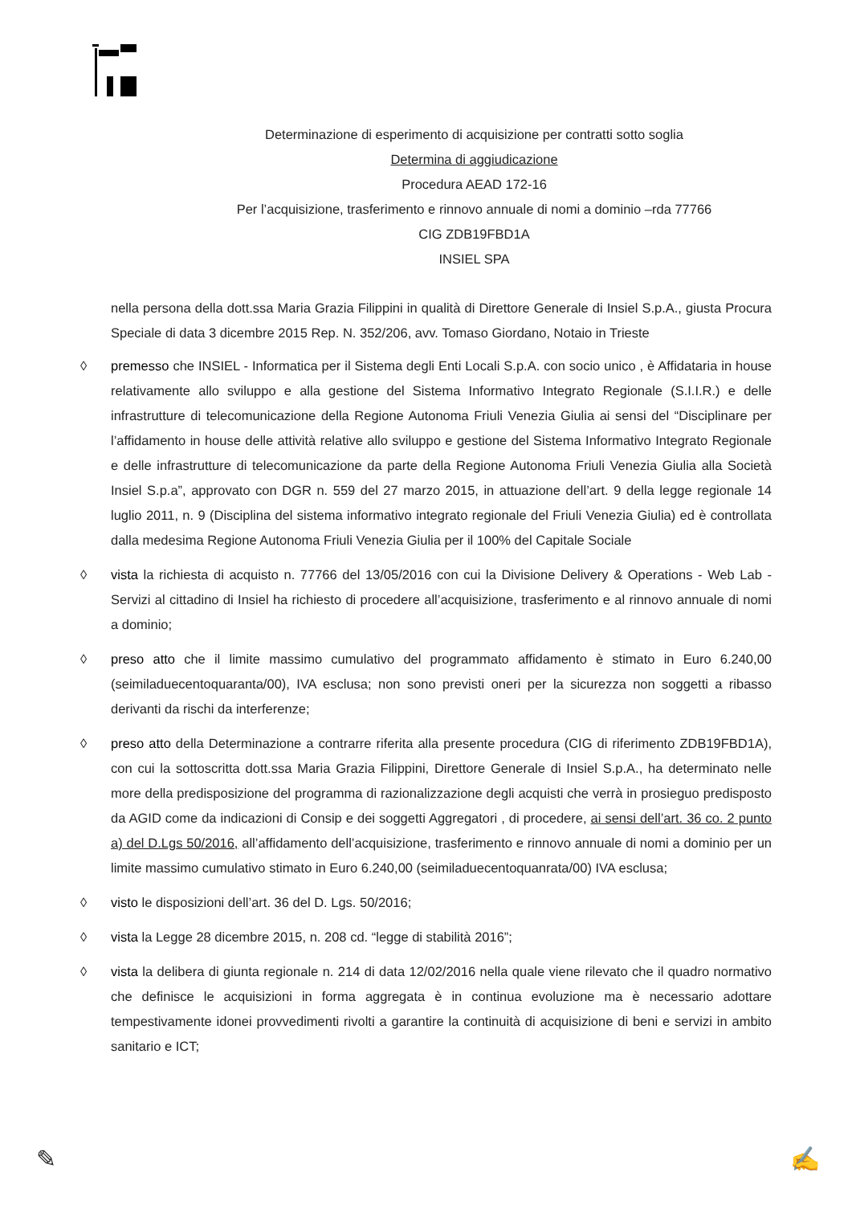Determinazione di esperimento di acquisizione per contratti sotto soglia
Determina di aggiudicazione
Procedura AEAD 172-16
Per l’acquisizione, trasferimento e rinnovo annuale di nomi a dominio –rda 77766
CIG ZDB19FBD1A
INSIEL SPA
nella persona della dott.ssa Maria Grazia Filippini in qualità di Direttore Generale di Insiel S.p.A., giusta Procura Speciale di data 3 dicembre 2015 Rep. N. 352/206, avv. Tomaso Giordano, Notaio in Trieste
◊ premesso che INSIEL - Informatica per il Sistema degli Enti Locali S.p.A. con socio unico , è Affidataria in house relativamente allo sviluppo e alla gestione del Sistema Informativo Integrato Regionale (S.I.I.R.) e delle infrastrutture di telecomunicazione della Regione Autonoma Friuli Venezia Giulia ai sensi del “Disciplinare per l’affidamento in house delle attività relative allo sviluppo e gestione del Sistema Informativo Integrato Regionale e delle infrastrutture di telecomunicazione da parte della Regione Autonoma Friuli Venezia Giulia alla Società Insiel S.p.a”, approvato con DGR n. 559 del 27 marzo 2015, in attuazione dell’art. 9 della legge regionale 14 luglio 2011, n. 9 (Disciplina del sistema informativo integrato regionale del Friuli Venezia Giulia) ed è controllata dalla medesima Regione Autonoma Friuli Venezia Giulia per il 100% del Capitale Sociale
◊ vista la richiesta di acquisto n. 77766 del 13/05/2016 con cui la Divisione Delivery & Operations - Web Lab - Servizi al cittadino di Insiel ha richiesto di procedere all’acquisizione, trasferimento e al rinnovo annuale di nomi a dominio;
◊ preso atto che il limite massimo cumulativo del programmato affidamento è stimato in Euro 6.240,00 (seimiladuecentoquaranta/00), IVA esclusa; non sono previsti oneri per la sicurezza non soggetti a ribasso derivanti da rischi da interferenze;
◊ preso atto della Determinazione a contrarre riferita alla presente procedura (CIG di riferimento ZDB19FBD1A), con cui la sottoscritta dott.ssa Maria Grazia Filippini, Direttore Generale di Insiel S.p.A., ha determinato nelle more della predisposizione del programma di razionalizzazione degli acquisti che verrà in prosieguo predisposto da AGID come da indicazioni di Consip e dei soggetti Aggregatori , di procedere, ai sensi dell’art. 36 co. 2 punto a) del D.Lgs 50/2016, all’affidamento dell’acquisizione, trasferimento e rinnovo annuale di nomi a dominio per un limite massimo cumulativo stimato in Euro 6.240,00 (seimiladuecentoquanrata/00) IVA esclusa;
◊ visto le disposizioni dell’art. 36 del D. Lgs. 50/2016;
◊ vista la Legge 28 dicembre 2015, n. 208 cd. “legge di stabilità 2016”;
◊ vista la delibera di giunta regionale n. 214 di data 12/02/2016 nella quale viene rilevato che il quadro normativo che definisce le acquisizioni in forma aggregata è in continua evoluzione ma è necessario adottare tempestivamente idonei provvedimenti rivolti a garantire la continuità di acquisizione di beni e servizi in ambito sanitario e ICT;
✎ ✍